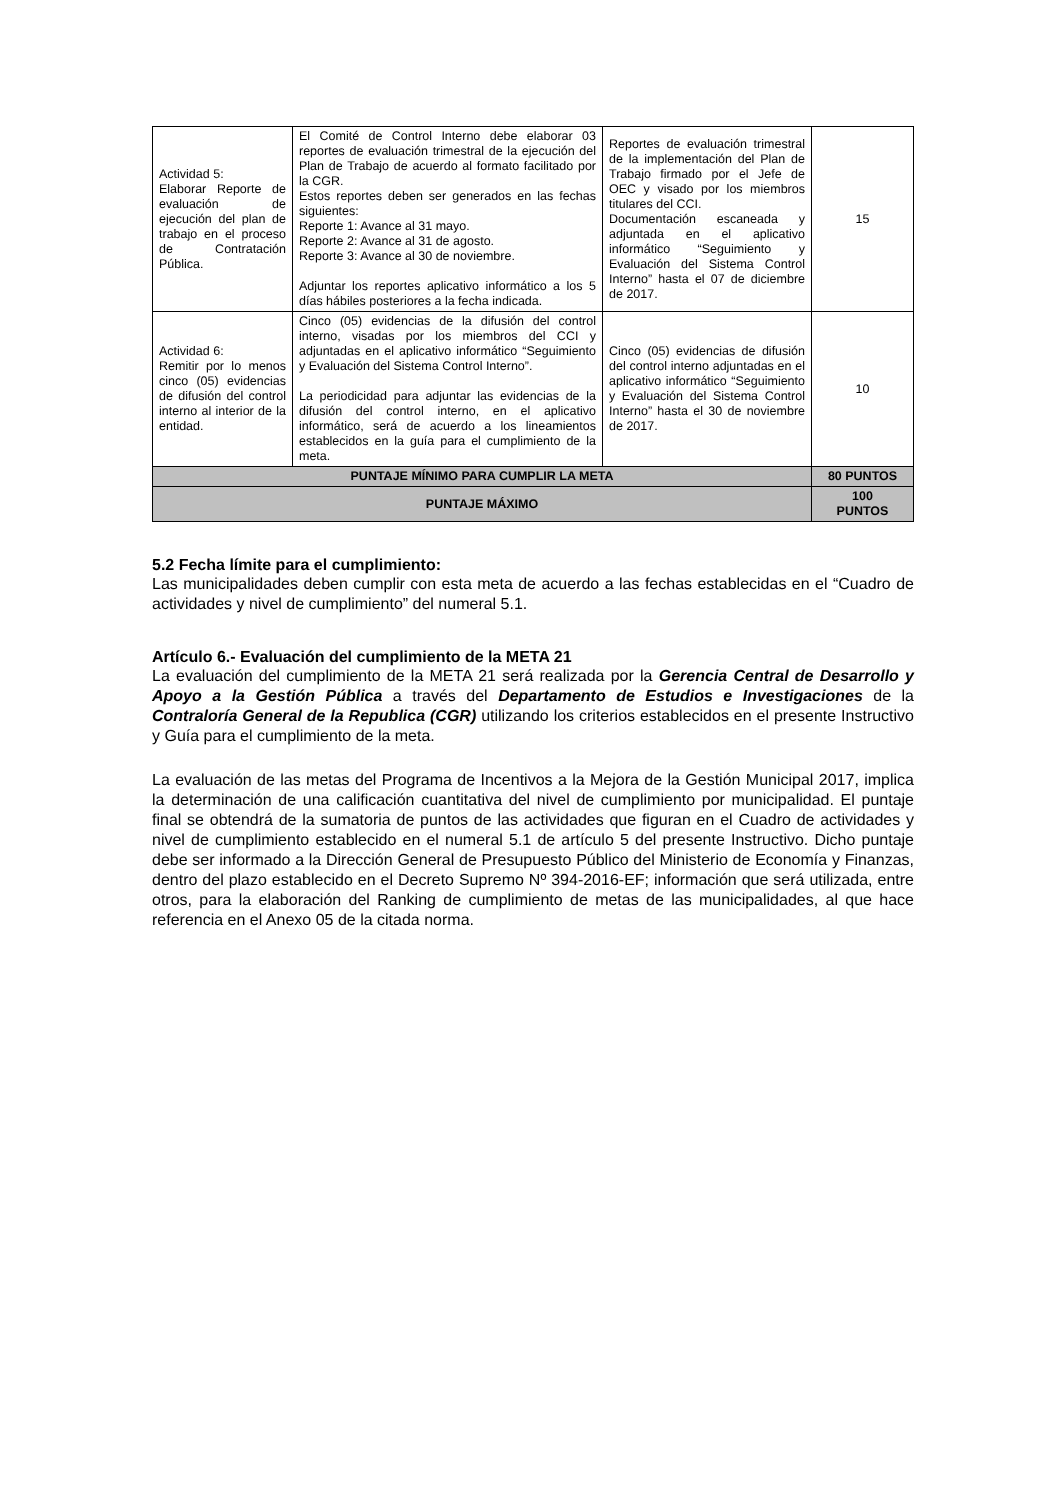| Actividad 5: Elaborar Reporte de evaluación de ejecución del plan de trabajo en el proceso de Contratación Pública. | El Comité de Control Interno debe elaborar 03 reportes de evaluación trimestral de la ejecución del Plan de Trabajo de acuerdo al formato facilitado por la CGR. Estos reportes deben ser generados en las fechas siguientes: Reporte 1: Avance al 31 mayo. Reporte 2: Avance al 31 de agosto. Reporte 3: Avance al 30 de noviembre. Adjuntar los reportes aplicativo informático a los 5 días hábiles posteriores a la fecha indicada. | Reportes de evaluación trimestral de la implementación del Plan de Trabajo firmado por el Jefe de OEC y visado por los miembros titulares del CCI. Documentación escaneada y adjuntada en el aplicativo informático “Seguimiento y Evaluación del Sistema Control Interno” hasta el 07 de diciembre de 2017. | 15 |
| Actividad 6: Remitir por lo menos cinco (05) evidencias de difusión del control interno al interior de la entidad. | Cinco (05) evidencias de la difusión del control interno, visadas por los miembros del CCI y adjuntadas en el aplicativo informático “Seguimiento y Evaluación del Sistema Control Interno”. La periodicidad para adjuntar las evidencias de la difusión del control interno, en el aplicativo informático, será de acuerdo a los lineamientos establecidos en la guía para el cumplimiento de la meta. | Cinco (05) evidencias de difusión del control interno adjuntadas en el aplicativo informático “Seguimiento y Evaluación del Sistema Control Interno” hasta el 30 de noviembre de 2017. | 10 |
| PUNTAJE MÍNIMO PARA CUMPLIR LA META | | | 80 PUNTOS |
| PUNTAJE MÁXIMO | | | 100 PUNTOS |
5.2 Fecha límite para el cumplimiento:
Las municipalidades deben cumplir con esta meta de acuerdo a las fechas establecidas en el “Cuadro de actividades y nivel de cumplimiento” del numeral 5.1.
Artículo 6.- Evaluación del cumplimiento de la META 21
La evaluación del cumplimiento de la META 21 será realizada por la Gerencia Central de Desarrollo y Apoyo a la Gestión Pública a través del Departamento de Estudios e Investigaciones de la Contraloría General de la Republica (CGR) utilizando los criterios establecidos en el presente Instructivo y Guía para el cumplimiento de la meta.
La evaluación de las metas del Programa de Incentivos a la Mejora de la Gestión Municipal 2017, implica la determinación de una calificación cuantitativa del nivel de cumplimiento por municipalidad. El puntaje final se obtendrá de la sumatoria de puntos de las actividades que figuran en el Cuadro de actividades y nivel de cumplimiento establecido en el numeral 5.1 de artículo 5 del presente Instructivo. Dicho puntaje debe ser informado a la Dirección General de Presupuesto Público del Ministerio de Economía y Finanzas, dentro del plazo establecido en el Decreto Supremo Nº 394-2016-EF; información que será utilizada, entre otros, para la elaboración del Ranking de cumplimiento de metas de las municipalidades, al que hace referencia en el Anexo 05 de la citada norma.